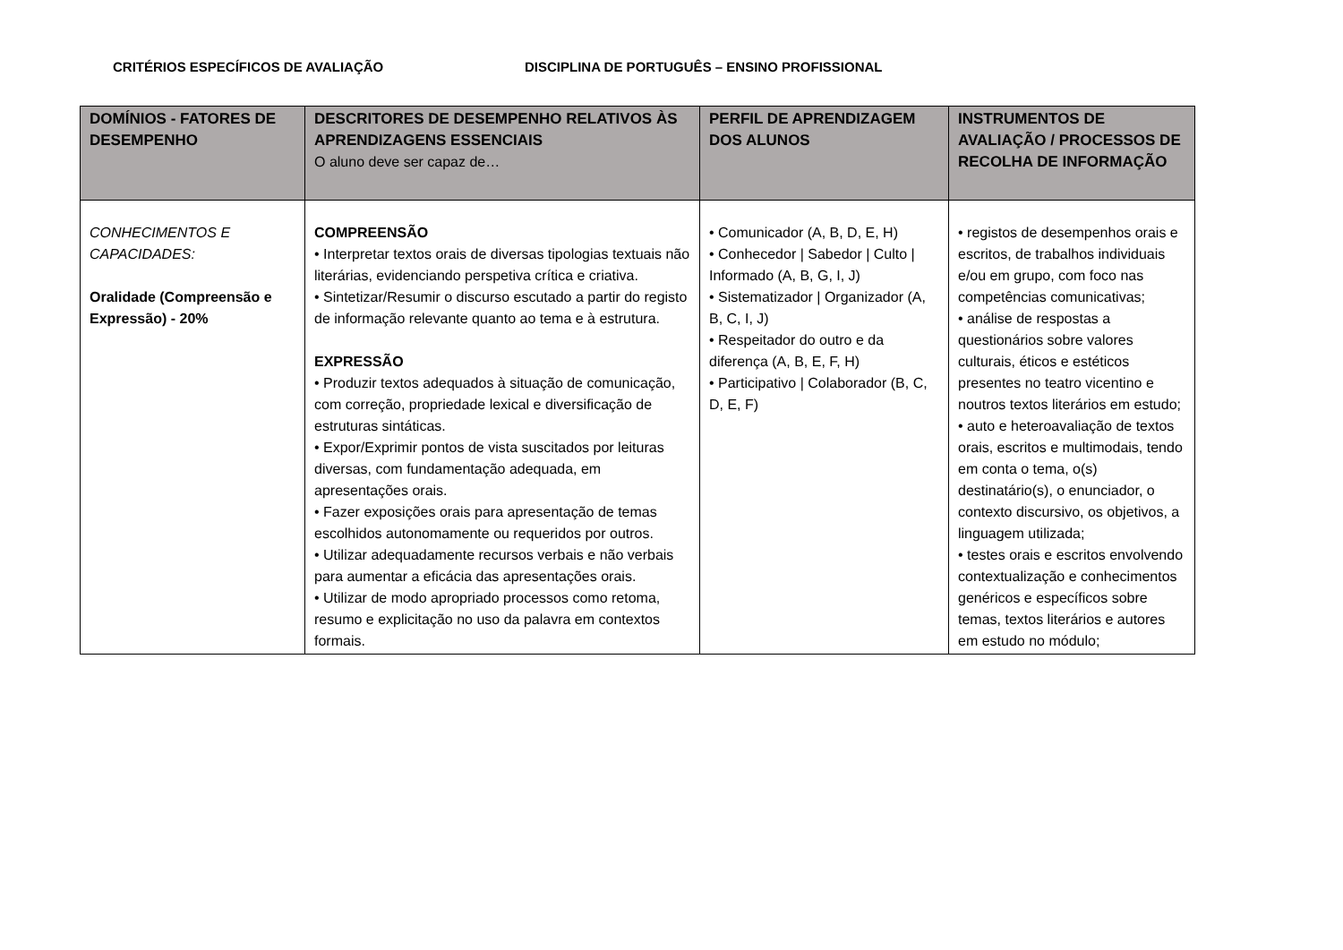CRITÉRIOS ESPECÍFICOS DE AVALIAÇÃO DISCIPLINA DE PORTUGUÊS – ENSINO PROFISSIONAL
| DOMÍNIOS - FATORES DE DESEMPENHO | DESCRITORES DE DESEMPENHO RELATIVOS ÀS APRENDIZAGENS ESSENCIAIS O aluno deve ser capaz de… | PERFIL DE APRENDIZAGEM DOS ALUNOS | INSTRUMENTOS DE AVALIAÇÃO / PROCESSOS DE RECOLHA DE INFORMAÇÃO |
| --- | --- | --- | --- |
| CONHECIMENTOS E CAPACIDADES: Oralidade (Compreensão e Expressão) - 20% | COMPREENSÃO • Interpretar textos orais de diversas tipologias textuais não literárias, evidenciando perspetiva crítica e criativa. • Sintetizar/Resumir o discurso escutado a partir do registo de informação relevante quanto ao tema e à estrutura. EXPRESSÃO • Produzir textos adequados à situação de comunicação, com correção, propriedade lexical e diversificação de estruturas sintáticas. • Expor/Exprimir pontos de vista suscitados por leituras diversas, com fundamentação adequada, em apresentações orais. • Fazer exposições orais para apresentação de temas escolhidos autonomamente ou requeridos por outros. • Utilizar adequadamente recursos verbais e não verbais para aumentar a eficácia das apresentações orais. • Utilizar de modo apropriado processos como retoma, resumo e explicitação no uso da palavra em contextos formais. | • Comunicador (A, B, D, E, H) • Conhecedor / Sabedor / Culto / Informado (A, B, G, I, J) • Sistematizador / Organizador (A, B, C, I, J) • Respeitador do outro e da diferença (A, B, E, F, H) • Participativo / Colaborador (B, C, D, E, F) | • registos de desempenhos orais e escritos, de trabalhos individuais e/ou em grupo, com foco nas competências comunicativas; • análise de respostas a questionários sobre valores culturais, éticos e estéticos presentes no teatro vicentino e noutros textos literários em estudo; • auto e heteroavaliação de textos orais, escritos e multimodais, tendo em conta o tema, o(s) destinatário(s), o enunciador, o contexto discursivo, os objetivos, a linguagem utilizada; • testes orais e escritos envolvendo contextualização e conhecimentos genéricos e específicos sobre temas, textos literários e autores em estudo no módulo; |